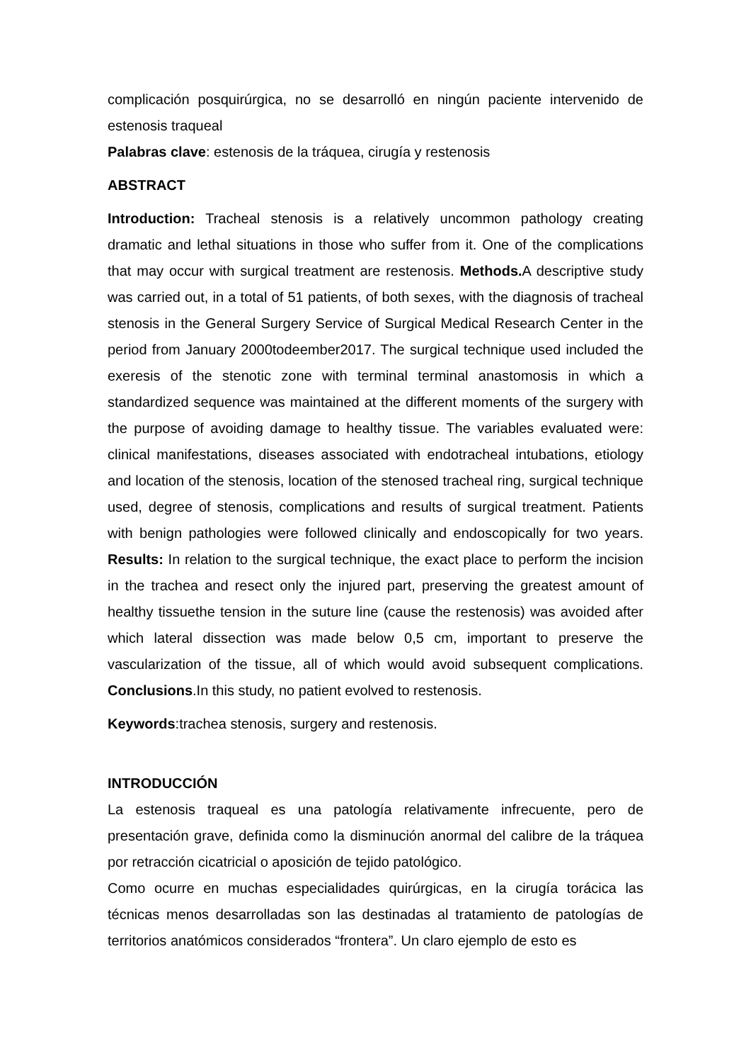complicación posquirúrgica, no se desarrolló en ningún paciente intervenido de estenosis traqueal
Palabras clave: estenosis de la tráquea, cirugía y restenosis
ABSTRACT
Introduction: Tracheal stenosis is a relatively uncommon pathology creating dramatic and lethal situations in those who suffer from it. One of the complications that may occur with surgical treatment are restenosis. Methods. A descriptive study was carried out, in a total of 51 patients, of both sexes, with the diagnosis of tracheal stenosis in the General Surgery Service of Surgical Medical Research Center in the period from January 2000todeember2017. The surgical technique used included the exeresis of the stenotic zone with terminal terminal anastomosis in which a standardized sequence was maintained at the different moments of the surgery with the purpose of avoiding damage to healthy tissue. The variables evaluated were: clinical manifestations, diseases associated with endotracheal intubations, etiology and location of the stenosis, location of the stenosed tracheal ring, surgical technique used, degree of stenosis, complications and results of surgical treatment. Patients with benign pathologies were followed clinically and endoscopically for two years. Results: In relation to the surgical technique, the exact place to perform the incision in the trachea and resect only the injured part, preserving the greatest amount of healthy tissuethe tension in the suture line (cause the restenosis) was avoided after which lateral dissection was made below 0,5 cm, important to preserve the vascularization of the tissue, all of which would avoid subsequent complications. Conclusions.In this study, no patient evolved to restenosis.
Keywords:trachea stenosis, surgery and restenosis.
INTRODUCCIÓN
La estenosis traqueal es una patología relativamente infrecuente, pero de presentación grave, definida como la disminución anormal del calibre de la tráquea por retracción cicatricial o aposición de tejido patológico.
Como ocurre en muchas especialidades quirúrgicas, en la cirugía torácica las técnicas menos desarrolladas son las destinadas al tratamiento de patologías de territorios anatómicos considerados “frontera”. Un claro ejemplo de esto es